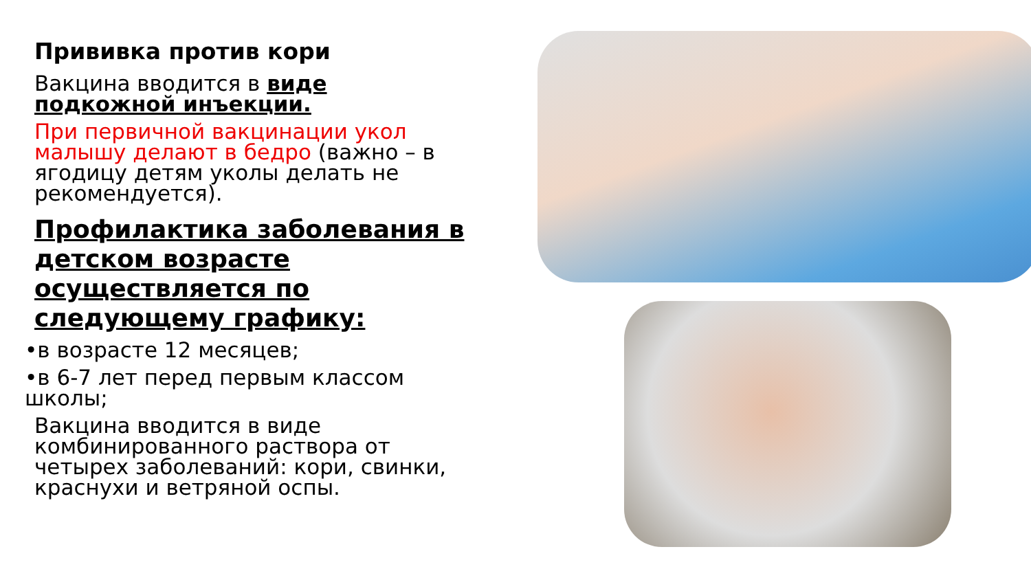Прививка против кори
Вакцина вводится в виде подкожной инъекции.
При первичной вакцинации укол малышу делают в бедро (важно – в ягодицу детям уколы делать не рекомендуется).
Профилактика заболевания в детском возрасте осуществляется по следующему графику:
•в возрасте 12 месяцев;
•в 6-7 лет перед первым классом школы;
Вакцина вводится в виде комбинированного раствора от четырех заболеваний: кори, свинки, краснухи и ветряной оспы.